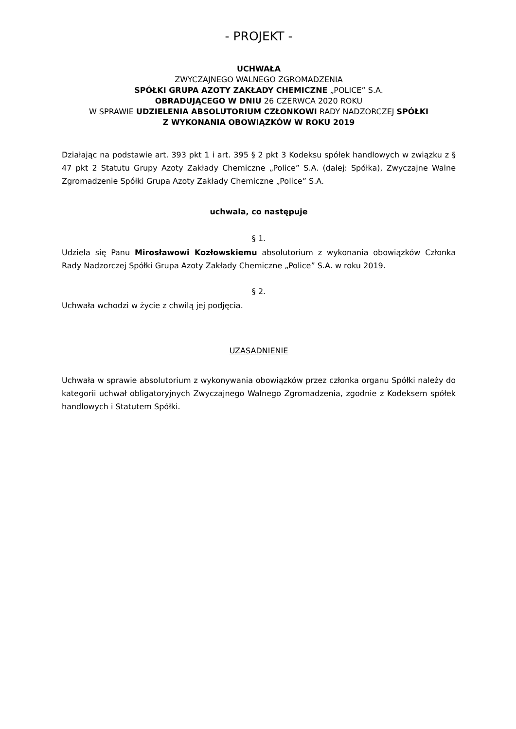- PROJEKT -
UCHWAŁA
ZWYCZAJNEGO WALNEGO ZGROMADZENIA
SPÓŁKI GRUPA AZOTY ZAKŁADY CHEMICZNE „POLICE” S.A.
OBRADUJĄCEGO W DNIU 26 CZERWCA 2020 ROKU
W SPRAWIE UDZIELENIA ABSOLUTORIUM CZŁONKOWI RADY NADZORCZEJ SPÓŁKI
Z WYKONANIA OBOWIĄZKÓW W ROKU 2019
Działając na podstawie art. 393 pkt 1 i art. 395 § 2 pkt 3 Kodeksu spółek handlowych w związku z § 47 pkt 2 Statutu Grupy Azoty Zakłady Chemiczne „Police” S.A. (dalej: Spółka), Zwyczajne Walne Zgromadzenie Spółki Grupa Azoty Zakłady Chemiczne „Police” S.A.
uchwala, co następuje
§ 1.
Udziela się Panu Mirosławowi Kozłowskiemu absolutorium z wykonania obowiązków Członka Rady Nadzorczej Spółki Grupa Azoty Zakłady Chemiczne „Police” S.A. w roku 2019.
§ 2.
Uchwała wchodzi w życie z chwilą jej podjęcia.
UZASADNIENIE
Uchwała w sprawie absolutorium z wykonywania obowiązków przez członka organu Spółki należy do kategorii uchwał obligatoryjnych Zwyczajnego Walnego Zgromadzenia, zgodnie z Kodeksem spółek handlowych i Statutem Spółki.